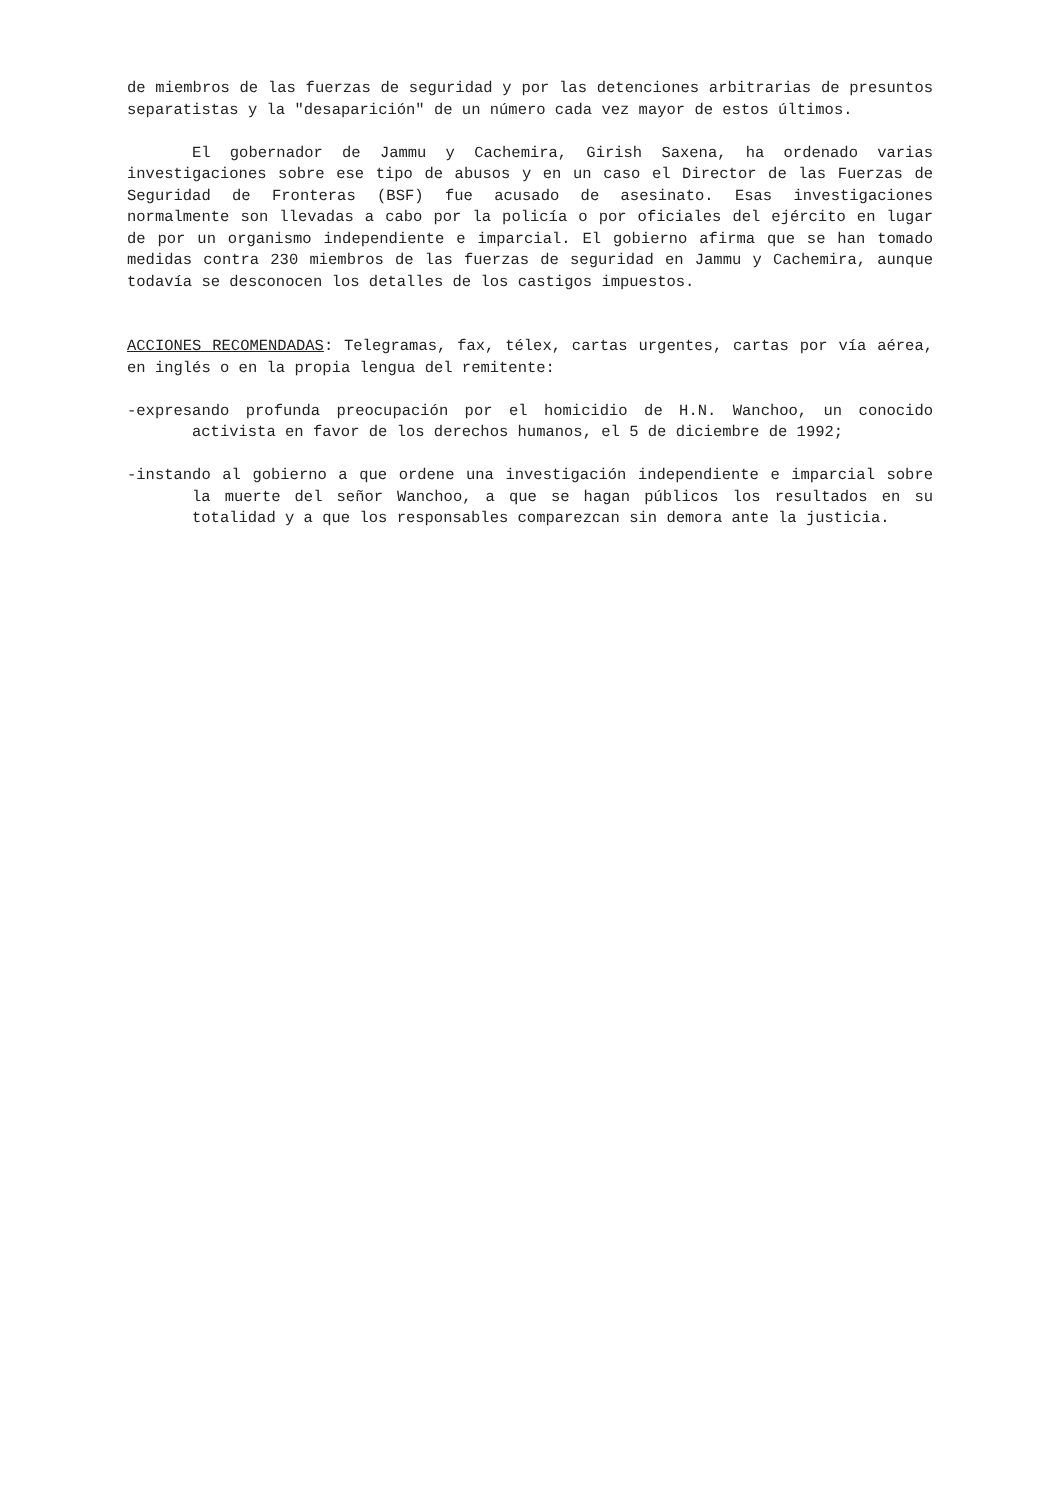de miembros de las fuerzas de seguridad y por las detenciones arbitrarias de presuntos separatistas y la "desaparición" de un número cada vez mayor de estos últimos.
El gobernador de Jammu y Cachemira, Girish Saxena, ha ordenado varias investigaciones sobre ese tipo de abusos y en un caso el Director de las Fuerzas de Seguridad de Fronteras (BSF) fue acusado de asesinato. Esas investigaciones normalmente son llevadas a cabo por la policía o por oficiales del ejército en lugar de por un organismo independiente e imparcial. El gobierno afirma que se han tomado medidas contra 230 miembros de las fuerzas de seguridad en Jammu y Cachemira, aunque todavía se desconocen los detalles de los castigos impuestos.
ACCIONES RECOMENDADAS: Telegramas, fax, télex, cartas urgentes, cartas por vía aérea, en inglés o en la propia lengua del remitente:
-expresando profunda preocupación por el homicidio de H.N. Wanchoo, un conocido activista en favor de los derechos humanos, el 5 de diciembre de 1992;
-instando al gobierno a que ordene una investigación independiente e imparcial sobre la muerte del señor Wanchoo, a que se hagan públicos los resultados en su totalidad y a que los responsables comparezcan sin demora ante la justicia.